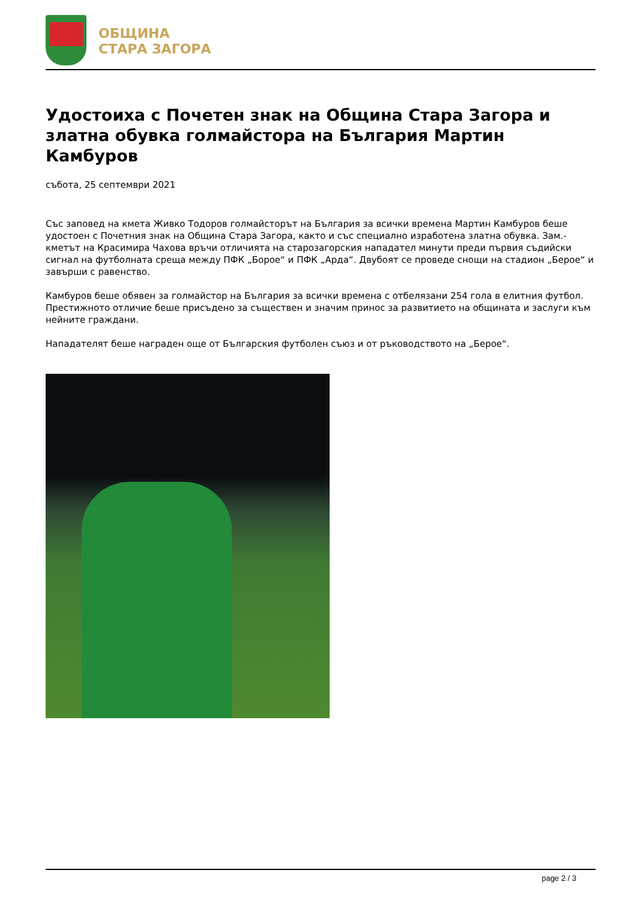ОБЩИНА
СТАРА ЗАГОРА
Удостоиха с Почетен знак на Община Стара Загора и златна обувка голмайстора на България Мартин Камбуров
събота, 25 септември 2021
Със заповед на кмета Живко Тодоров голмайсторът на България за всички времена Мартин Камбуров беше удостоен с Почетния знак на Община Стара Загора, както и със специално изработена златна обувка. Зам.-кметът на Красимира Чахова връчи отличията на старозагорския нападател минути преди първия съдийски сигнал на футболната среща между ПФК „Бороe“ и ПФК „Арда“. Двубоят се проведе снощи на стадион „Берое“ и завърши с равенство.
Камбуров беше обявен за голмайстор на България за всички времена с отбелязани 254 гола в елитния футбол. Престижното отличие беше присъдено за съществен и значим принос за развитието на общината и заслуги към нейните граждани.
Нападателят беше награден още от Българския футболен съюз и от ръководството на „Берое“.
page 2 / 3